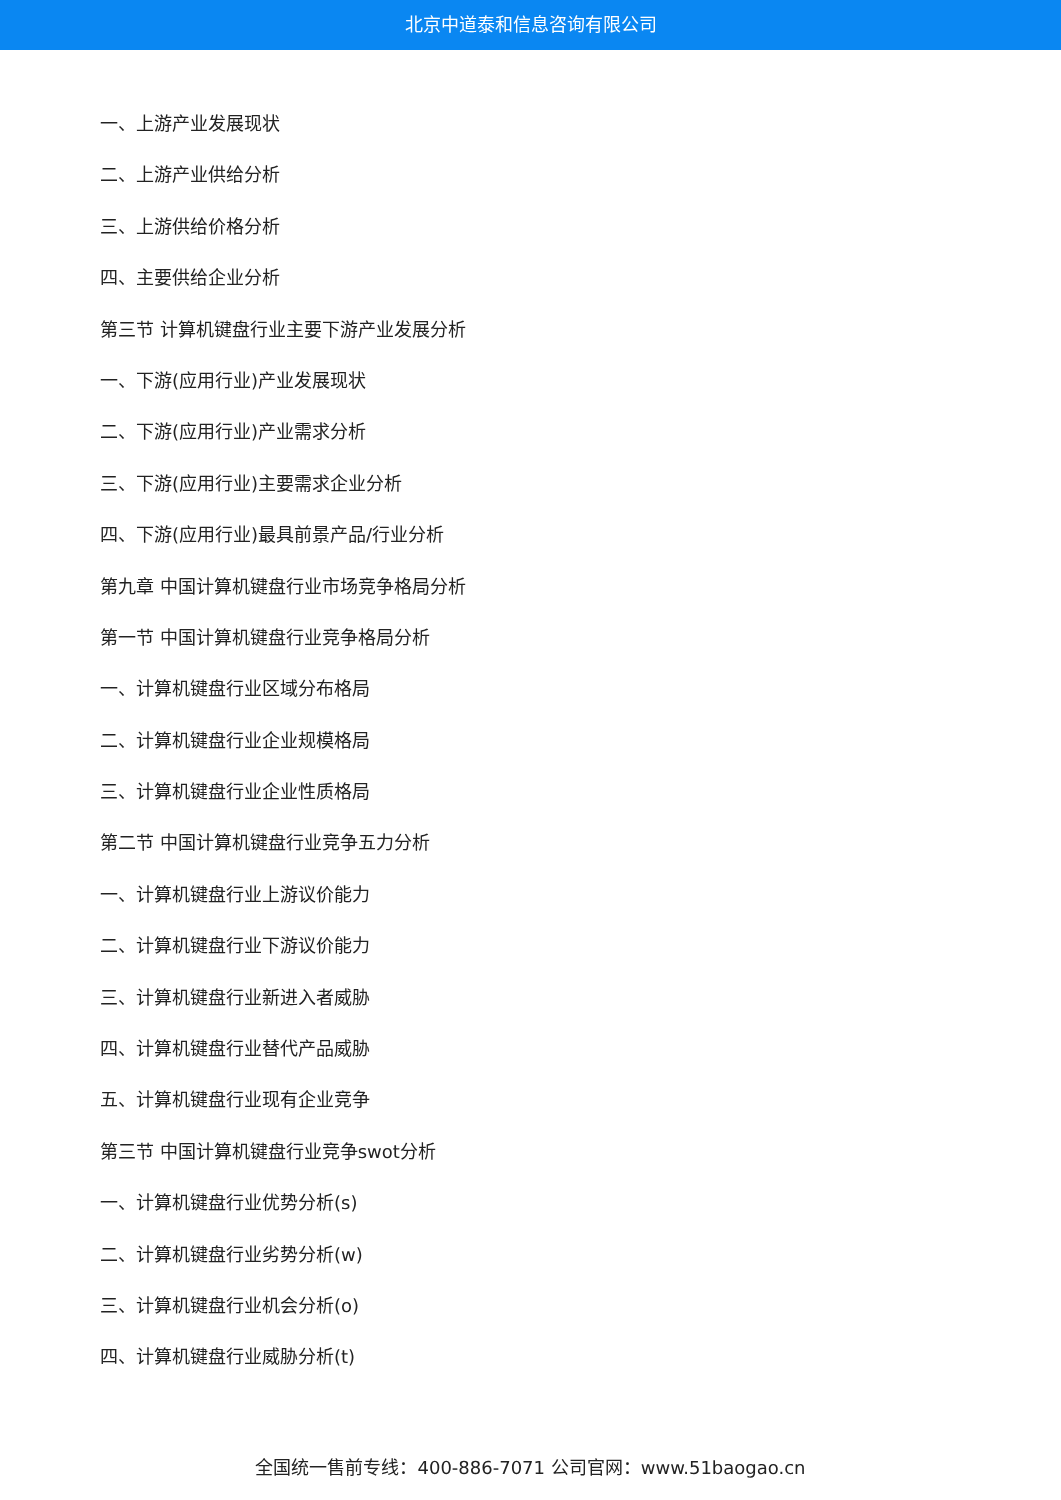北京中道泰和信息咨询有限公司
一、上游产业发展现状
二、上游产业供给分析
三、上游供给价格分析
四、主要供给企业分析
第三节 计算机键盘行业主要下游产业发展分析
一、下游(应用行业)产业发展现状
二、下游(应用行业)产业需求分析
三、下游(应用行业)主要需求企业分析
四、下游(应用行业)最具前景产品/行业分析
第九章 中国计算机键盘行业市场竞争格局分析
第一节 中国计算机键盘行业竞争格局分析
一、计算机键盘行业区域分布格局
二、计算机键盘行业企业规模格局
三、计算机键盘行业企业性质格局
第二节 中国计算机键盘行业竞争五力分析
一、计算机键盘行业上游议价能力
二、计算机键盘行业下游议价能力
三、计算机键盘行业新进入者威胁
四、计算机键盘行业替代产品威胁
五、计算机键盘行业现有企业竞争
第三节 中国计算机键盘行业竞争swot分析
一、计算机键盘行业优势分析(s)
二、计算机键盘行业劣势分析(w)
三、计算机键盘行业机会分析(o)
四、计算机键盘行业威胁分析(t)
全国统一售前专线：400-886-7071 公司官网：www.51baogao.cn